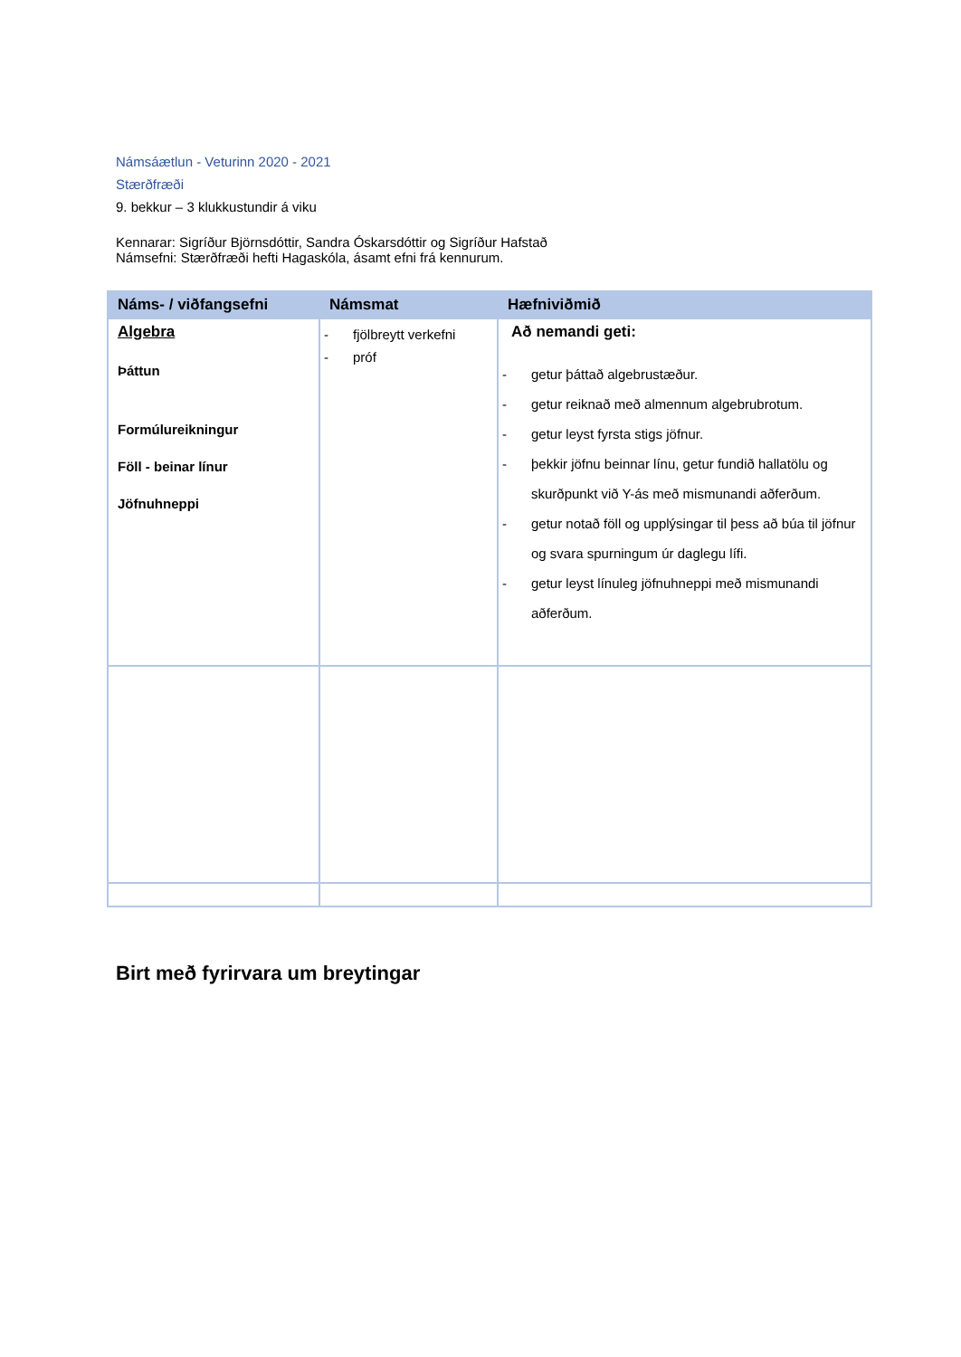Námsáætlun - Veturinn 2020 - 2021
Stærðfræði
9. bekkur – 3 klukkustundir á viku
Kennarar: Sigríður Björnsdóttir, Sandra Óskarsdóttir og Sigríður Hafstað
Námsefni: Stærðfræði hefti Hagaskóla, ásamt efni frá kennurum.
| Náms- / viðfangsefni | Námsmat | Hæfniviðmið |
| --- | --- | --- |
| Algebra Þáttun Formúlureikningur Föll - beinar línur Jöfnuhneppi | - fjölbreytt verkefni - próf | Að nemandi geti: - getur þáttað algebrustæður. - getur reiknað með almennum algebrubrotum. - getur leyst fyrsta stigs jöfnur. - þekkir jöfnu beinnar línu, getur fundið hallatölu og skurðpunkt við Y-ás með mismunandi aðferðum. - getur notað föll og upplýsingar til þess að búa til jöfnur og svara spurningum úr daglegu lífi. - getur leyst línuleg jöfnuhneppi með mismunandi aðferðum. |
Birt með fyrirvara um breytingar